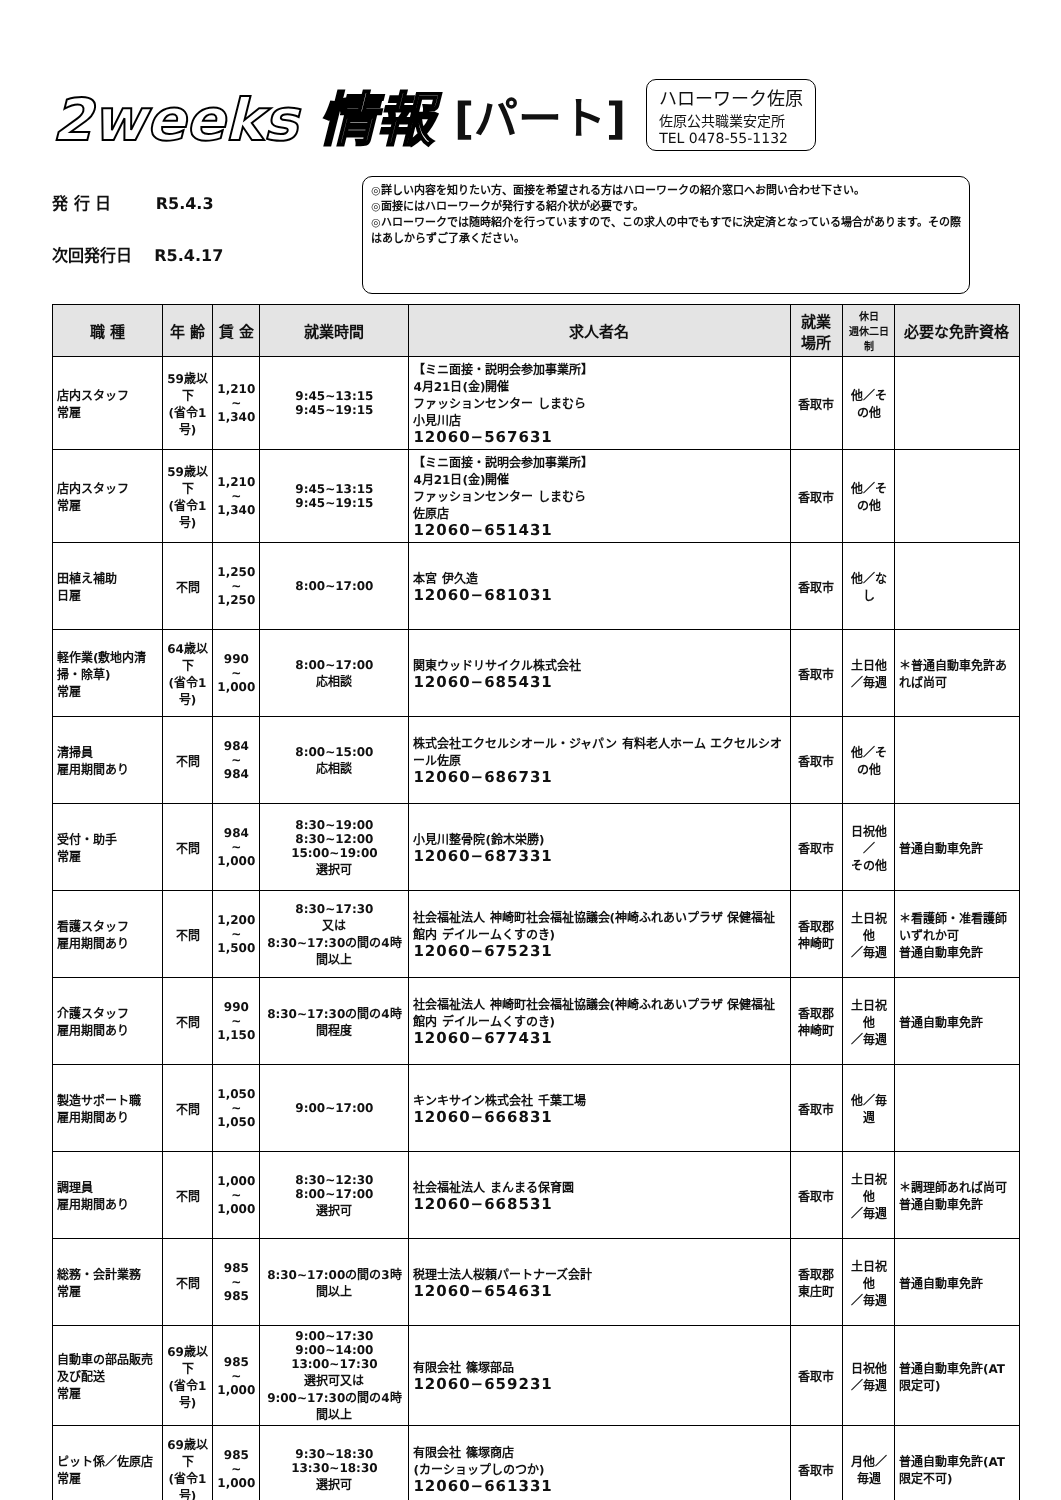2weeks 情報 [パート]
ハローワーク佐原
佐原公共職業安定所
TEL 0478-55-1132
発 行 日 R5.4.3
次回発行日 R5.4.17
◎詳しい内容を知りたい方、面接を希望される方はハローワークの紹介窓口へお問い合わせ下さい。
◎面接にはハローワークが発行する紹介状が必要です。
◎ハローワークでは随時紹介を行っていますので、この求人の中でもすでに決定済となっている場合があります。その際はあしからずご了承ください。
| 職 種 | 年 齢 | 賃 金 | 就業時間 | 求人者名 | 就業場所 | 休日 週休二日制 | 必要な免許資格 |
| --- | --- | --- | --- | --- | --- | --- | --- |
| 店内スタッフ 常雇 | 59歳以下 (省令1号) | 1,210 ~ 1,340 | 9:45~13:15 9:45~19:15 | 【ミニ面接・説明会参加事業所】 4月21日(金)開催 ファッションセンター しまむら 小見川店 12060−567631 | 香取市 | 他／その他 | |
| 店内スタッフ 常雇 | 59歳以下 (省令1号) | 1,210 ~ 1,340 | 9:45~13:15 9:45~19:15 | 【ミニ面接・説明会参加事業所】 4月21日(金)開催 ファッションセンター しまむら 佐原店 12060−651431 | 香取市 | 他／その他 | |
| 田植え補助 日雇 | 不問 | 1,250 ~ 1,250 | 8:00~17:00 | 本宮 伊久造 12060−681031 | 香取市 | 他／なし | |
| 軽作業(敷地内清掃・除草) 常雇 | 64歳以下 (省令1号) | 990 ~ 1,000 | 8:00~17:00 応相談 | 関東ウッドリサイクル株式会社 12060−685431 | 香取市 | 土日他 ／毎週 | ＊普通自動車免許あれば尚可 |
| 清掃員 雇用期間あり | 不問 | 984 ~ 984 | 8:00~15:00 応相談 | 株式会社エクセルシオール・ジャパン 有料老人ホーム エクセルシオール佐原 12060−686731 | 香取市 | 他／その他 | |
| 受付・助手 常雇 | 不問 | 984 ~ 1,000 | 8:30~19:00 8:30~12:00 15:00~19:00 選択可 | 小見川整骨院(鈴木栄勝) 12060−687331 | 香取市 | 日祝他／ その他 | 普通自動車免許 |
| 看護スタッフ 雇用期間あり | 不問 | 1,200 ~ 1,500 | 8:30~17:30 又は 8:30~17:30の間の4時間以上 | 社会福祉法人 神崎町社会福祉協議会(神崎ふれあいプラザ 保健福祉館内 デイルームくすのき) 12060−675231 | 香取郡 神崎町 | 土日祝他 ／毎週 | ＊看護師・准看護師いずれか可 普通自動車免許 |
| 介護スタッフ 雇用期間あり | 不問 | 990 ~ 1,150 | 8:30~17:30の間の4時間程度 | 社会福祉法人 神崎町社会福祉協議会(神崎ふれあいプラザ 保健福祉館内 デイルームくすのき) 12060−677431 | 香取郡 神崎町 | 土日祝他 ／毎週 | 普通自動車免許 |
| 製造サポート職 雇用期間あり | 不問 | 1,050 ~ 1,050 | 9:00~17:00 | キンキサイン株式会社 千葉工場 12060−666831 | 香取市 | 他／毎週 | |
| 調理員 雇用期間あり | 不問 | 1,000 ~ 1,000 | 8:30~12:30 8:00~17:00 選択可 | 社会福祉法人 まんまる保育園 12060−668531 | 香取市 | 土日祝他 ／毎週 | ＊調理師あれば尚可 普通自動車免許 |
| 総務・会計業務 常雇 | 不問 | 985 ~ 985 | 8:30~17:00の間の3時間以上 | 税理士法人桜頼パートナーズ会計 12060−654631 | 香取郡 東庄町 | 土日祝他 ／毎週 | 普通自動車免許 |
| 自動車の部品販売及び配送 常雇 | 69歳以下 (省令1号) | 985 ~ 1,000 | 9:00~17:30 9:00~14:00 13:00~17:30 選択可又は 9:00~17:30の間の4時間以上 | 有限会社 篠塚部品 12060−659231 | 香取市 | 日祝他 ／毎週 | 普通自動車免許(AT限定可) |
| ピット係／佐原店 常雇 | 69歳以下 (省令1号) | 985 ~ 1,000 | 9:30~18:30 13:30~18:30 選択可 | 有限会社 篠塚商店 (カーショップしのつか) 12060−661331 | 香取市 | 月他／毎週 | 普通自動車免許(AT限定不可) |